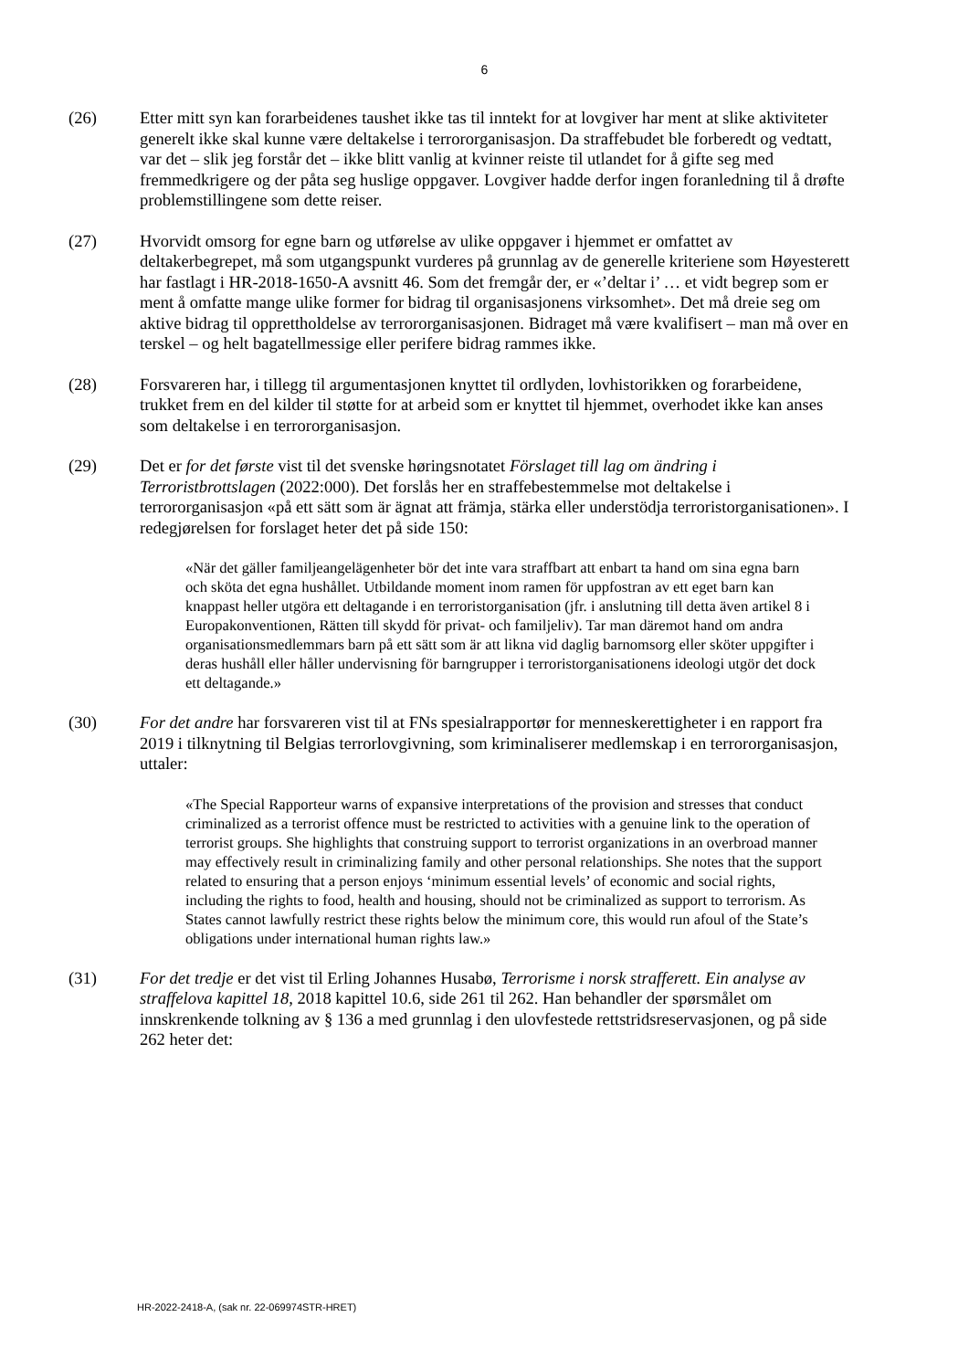6
(26) Etter mitt syn kan forarbeidenes taushet ikke tas til inntekt for at lovgiver har ment at slike aktiviteter generelt ikke skal kunne være deltakelse i terrororganisasjon. Da straffebudet ble forberedt og vedtatt, var det – slik jeg forstår det – ikke blitt vanlig at kvinner reiste til utlandet for å gifte seg med fremmedkrigere og der påta seg huslige oppgaver. Lovgiver hadde derfor ingen foranledning til å drøfte problemstillingene som dette reiser.
(27) Hvorvidt omsorg for egne barn og utførelse av ulike oppgaver i hjemmet er omfattet av deltakerbegrepet, må som utgangspunkt vurderes på grunnlag av de generelle kriteriene som Høyesterett har fastlagt i HR-2018-1650-A avsnitt 46. Som det fremgår der, er «’deltar i’ … et vidt begrep som er ment å omfatte mange ulike former for bidrag til organisasjonens virksomhet». Det må dreie seg om aktive bidrag til opprettholdelse av terrororganisasjonen. Bidraget må være kvalifisert – man må over en terskel – og helt bagatellmessige eller perifere bidrag rammes ikke.
(28) Forsvareren har, i tillegg til argumentasjonen knyttet til ordlyden, lovhistorikken og forarbeidene, trukket frem en del kilder til støtte for at arbeid som er knyttet til hjemmet, overhodet ikke kan anses som deltakelse i en terrororganisasjon.
(29) Det er for det første vist til det svenske høringsnotatet Förslaget till lag om ändring i Terroristbrottslagen (2022:000). Det forslås her en straffebestemmelse mot deltakelse i terrororganisasjon «på ett sätt som är ägnat att främja, stärka eller understödja terroristorganisationen». I redegjørelsen for forslaget heter det på side 150:
«När det gäller familjeangelägenheter bör det inte vara straffbart att enbart ta hand om sina egna barn och sköta det egna hushållet. Utbildande moment inom ramen för uppfostran av ett eget barn kan knappast heller utgöra ett deltagande i en terroristorganisation (jfr. i anslutning till detta även artikel 8 i Europakonventionen, Rätten till skydd för privat- och familjeliv). Tar man däremot hand om andra organisationsmedlemmars barn på ett sätt som är att likna vid daglig barnomsorg eller sköter uppgifter i deras hushåll eller håller undervisning för barngrupper i terroristorganisationens ideologi utgör det dock ett deltagande.»
(30) For det andre har forsvareren vist til at FNs spesialrapportør for menneskerettigheter i en rapport fra 2019 i tilknytning til Belgias terrorlovgivning, som kriminaliserer medlemskap i en terrororganisasjon, uttaler:
«The Special Rapporteur warns of expansive interpretations of the provision and stresses that conduct criminalized as a terrorist offence must be restricted to activities with a genuine link to the operation of terrorist groups. She highlights that construing support to terrorist organizations in an overbroad manner may effectively result in criminalizing family and other personal relationships. She notes that the support related to ensuring that a person enjoys ‘minimum essential levels’ of economic and social rights, including the rights to food, health and housing, should not be criminalized as support to terrorism. As States cannot lawfully restrict these rights below the minimum core, this would run afoul of the State’s obligations under international human rights law.»
(31) For det tredje er det vist til Erling Johannes Husabø, Terrorisme i norsk strafferett. Ein analyse av straffelova kapittel 18, 2018 kapittel 10.6, side 261 til 262. Han behandler der spørsmålet om innskrenkende tolkning av § 136 a med grunnlag i den ulovfestede rettstridsreservasjonen, og på side 262 heter det:
HR-2022-2418-A, (sak nr. 22-069974STR-HRET)